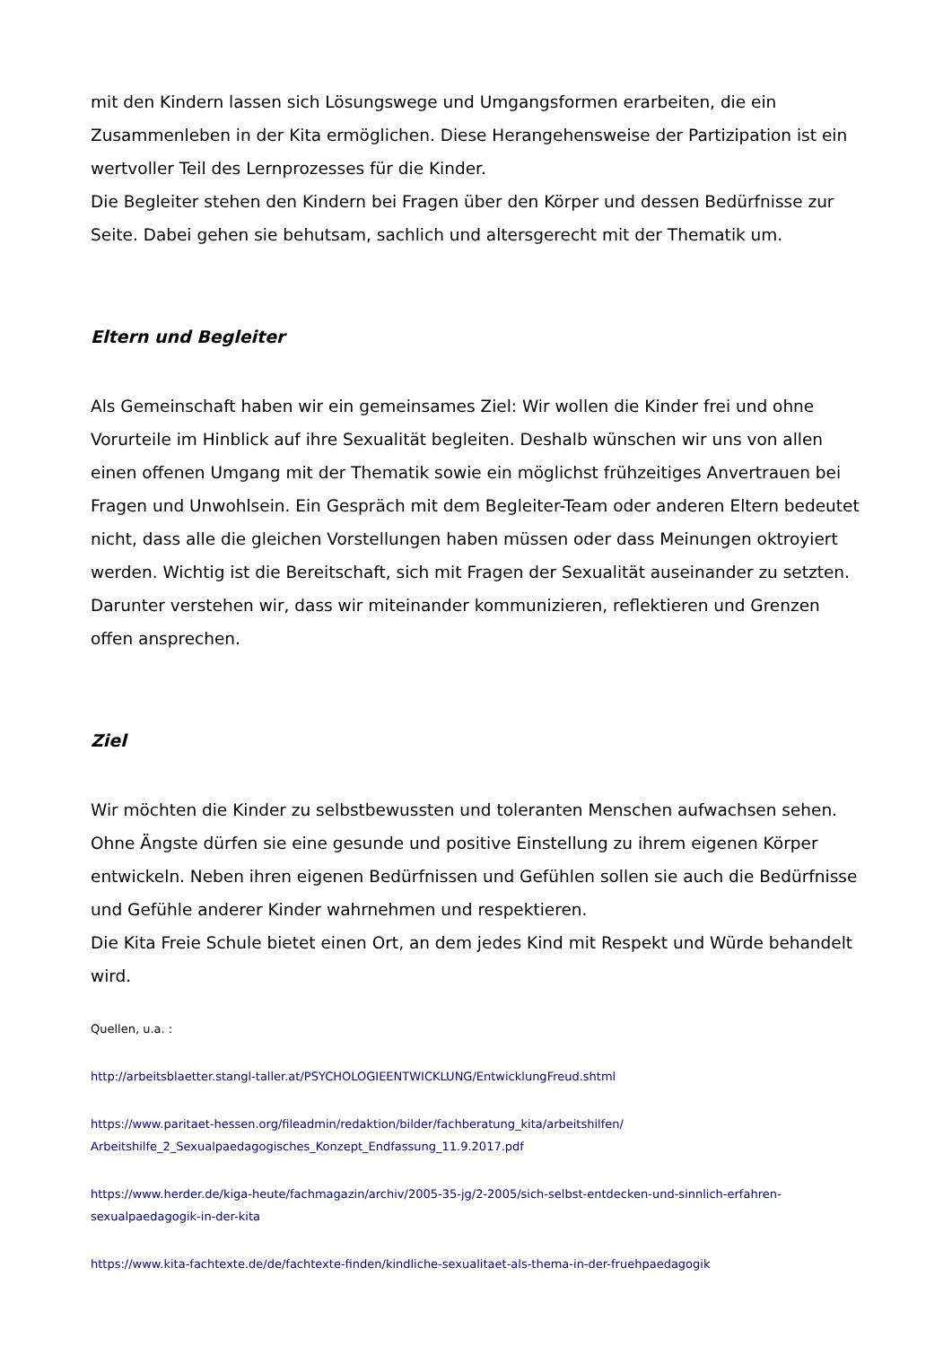mit den Kindern lassen sich Lösungswege und Umgangsformen erarbeiten, die ein Zusammenleben in der Kita ermöglichen. Diese Herangehensweise der Partizipation ist ein wertvoller Teil des Lernprozesses für die Kinder.
Die Begleiter stehen den Kindern bei Fragen über den Körper und dessen Bedürfnisse zur Seite. Dabei gehen sie behutsam, sachlich und altersgerecht mit der Thematik um.
Eltern und Begleiter
Als Gemeinschaft haben wir ein gemeinsames Ziel: Wir wollen die Kinder frei und ohne Vorurteile im Hinblick auf ihre Sexualität begleiten. Deshalb wünschen wir uns von allen einen offenen Umgang mit der Thematik sowie ein möglichst frühzeitiges Anvertrauen bei Fragen und Unwohlsein. Ein Gespräch mit dem Begleiter-Team oder anderen Eltern bedeutet nicht, dass alle die gleichen Vorstellungen haben müssen oder dass Meinungen oktroyiert werden. Wichtig ist die Bereitschaft, sich mit Fragen der Sexualität auseinander zu setzten. Darunter verstehen wir, dass wir miteinander kommunizieren, reflektieren und Grenzen offen ansprechen.
Ziel
Wir möchten die Kinder zu selbstbewussten und toleranten Menschen aufwachsen sehen. Ohne Ängste dürfen sie eine gesunde und positive Einstellung zu ihrem eigenen Körper entwickeln. Neben ihren eigenen Bedürfnissen und Gefühlen sollen sie auch die Bedürfnisse und Gefühle anderer Kinder wahrnehmen und respektieren.
Die Kita Freie Schule bietet einen Ort, an dem jedes Kind mit Respekt und Würde behandelt wird.
Quellen, u.a. :
http://arbeitsblaetter.stangl-taller.at/PSYCHOLOGIEENTWICKLUNG/EntwicklungFreud.shtml
https://www.paritaet-hessen.org/fileadmin/redaktion/bilder/fachberatung_kita/arbeitshilfen/
Arbeitshilfe_2_Sexualpaedagogisches_Konzept_Endfassung_11.9.2017.pdf
https://www.herder.de/kiga-heute/fachmagazin/archiv/2005-35-jg/2-2005/sich-selbst-entdecken-und-sinnlich-erfahren-
sexualpaedagogik-in-der-kita
https://www.kita-fachtexte.de/de/fachtexte-finden/kindliche-sexualitaet-als-thema-in-der-fruehpaedagogik